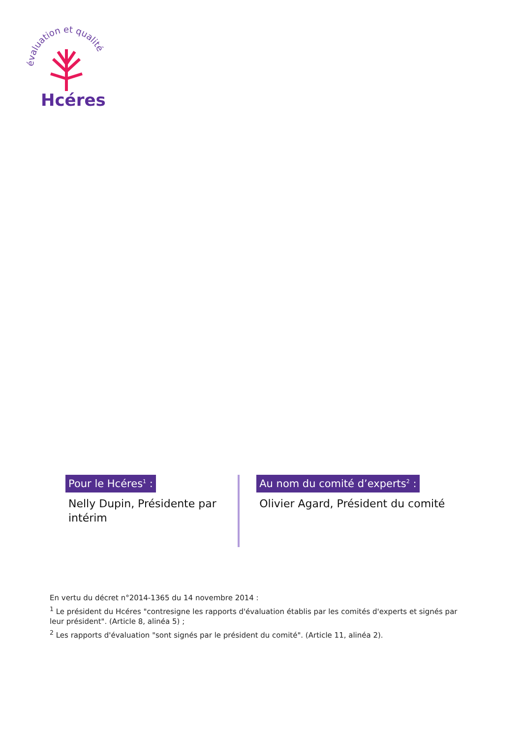évaluation et qualité
Hcéres
Pour le Hcéres<sup>1</sup> :
Nelly Dupin, Présidente par intérim
Au nom du comité d’experts<sup>2</sup> :
Olivier Agard, Président du comité
En vertu du décret n°2014-1365 du 14 novembre 2014 :
<sup>1</sup> Le président du Hcéres "contresigne les rapports d'évaluation établis par les comités d'experts et signés par leur président". (Article 8, alinéa 5) ;
<sup>2</sup> Les rapports d'évaluation "sont signés par le président du comité". (Article 11, alinéa 2).